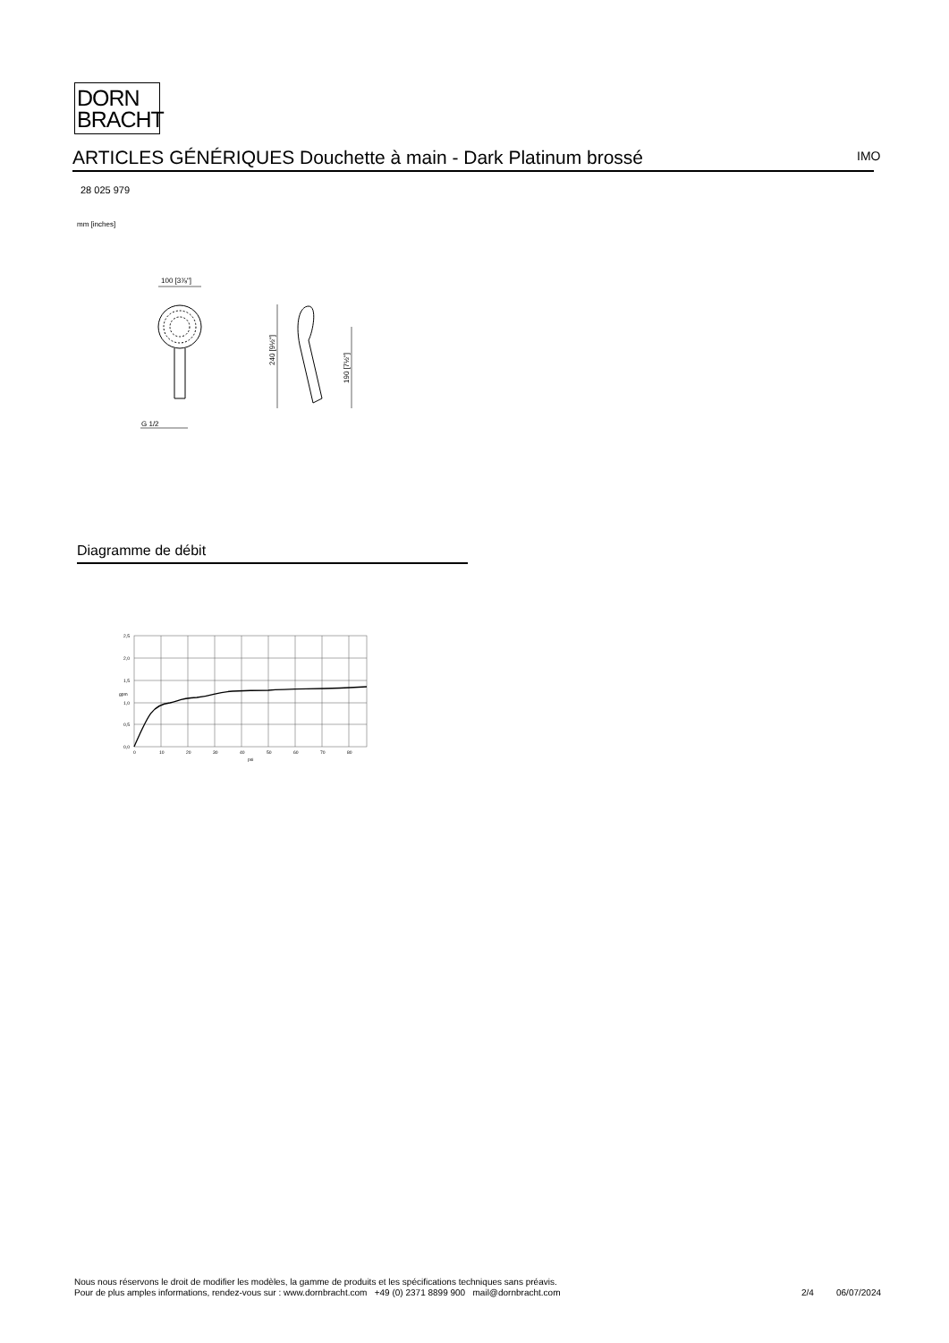DORN
BRACHT
ARTICLES GÉNÉRIQUES Douchette à main - Dark Platinum brossé IMO
28 025 979
mm [inches]
100 [3⅞"]
G 1/2
240 [9½"]
190 [7½"]
Diagramme de débit
2,5
2,0
1,5
1,0
0,5
0,0
gpm
0
10
20
30
40
50
60
70
80
psi
Nous nous réservons le droit de modifier les modèles, la gamme de produits et les spécifications techniques sans préavis.
Pour de plus amples informations, rendez-vous sur : www.dornbracht.com +49 (0) 2371 8899 900 mail@dornbracht.com
2/4 06/07/2024